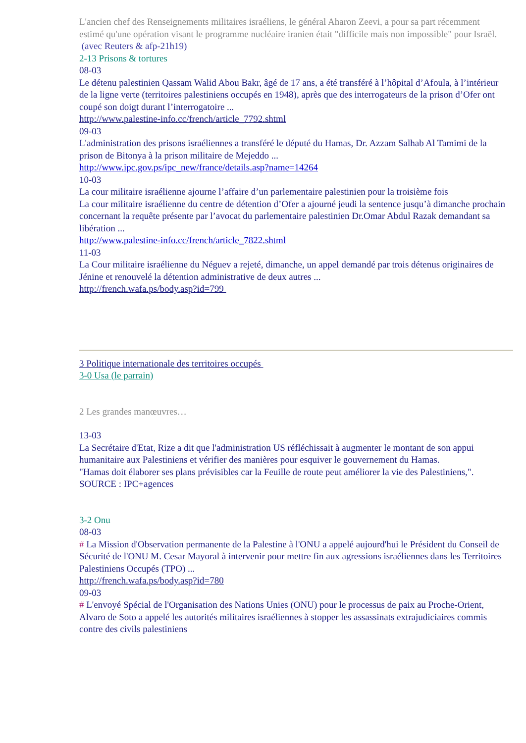L'ancien chef des Renseignements militaires israéliens, le général Aharon Zeevi, a pour sa part récemment estimé qu'une opération visant le programme nucléaire iranien était "difficile mais non impossible" pour Israël.
(avec Reuters & afp-21h19)
2-13 Prisons & tortures
08-03
Le détenu palestinien Qassam Walid Abou Bakr, âgé de 17 ans, a été transféré à l’hôpital d’Afoula, à l’intérieur de la ligne verte (territoires palestiniens occupés en 1948), après que des interrogateurs de la prison d’Ofer ont coupé son doigt durant l’interrogatoire ...
http://www.palestine-info.cc/french/article_7792.shtml
09-03
L'administration des prisons israéliennes a transféré le député du Hamas, Dr. Azzam Salhab Al Tamimi de la prison de Bitonya à la prison militaire de Mejeddo ...
http://www.ipc.gov.ps/ipc_new/france/details.asp?name=14264
10-03
La cour militaire israélienne ajourne l’affaire d’un parlementaire palestinien pour la troisième fois
La cour militaire israélienne du centre de détention d’Ofer a ajourné jeudi la sentence jusqu’à dimanche prochain concernant la requête présente par l’avocat du parlementaire palestinien Dr.Omar Abdul Razak demandant sa libération ...
http://www.palestine-info.cc/french/article_7822.shtml
11-03
La Cour militaire israélienne du Néguev a rejeté, dimanche, un appel demandé par trois détenus originaires de Jénine et renouvelé la détention administrative de deux autres ...
http://french.wafa.ps/body.asp?id=799
3 Politique internationale des territoires occupés
3-0 Usa (le parrain)
2 Les grandes manœuvres…
13-03
La Secrétaire d'Etat, Rize a dit que l'administration US réfléchissait à augmenter le montant de son appui humanitaire aux Palestiniens et vérifier des manières pour esquiver le gouvernement du Hamas.
"Hamas doit élaborer ses plans prévisibles car la Feuille de route peut améliorer la vie des Palestiniens,".
SOURCE : IPC+agences
3-2 Onu
08-03
# La Mission d'Observation permanente de la Palestine à l'ONU a appelé aujourd'hui le Président du Conseil de Sécurité de l'ONU M. Cesar Mayoral à intervenir pour mettre fin aux agressions israéliennes dans les Territoires Palestiniens Occupés (TPO) ...
http://french.wafa.ps/body.asp?id=780
09-03
# L'envoyé Spécial de l'Organisation des Nations Unies (ONU) pour le processus de paix au Proche-Orient, Alvaro de Soto a appelé les autorités militaires israéliennes à stopper les assassinats extrajudiciaires commis contre des civils palestiniens